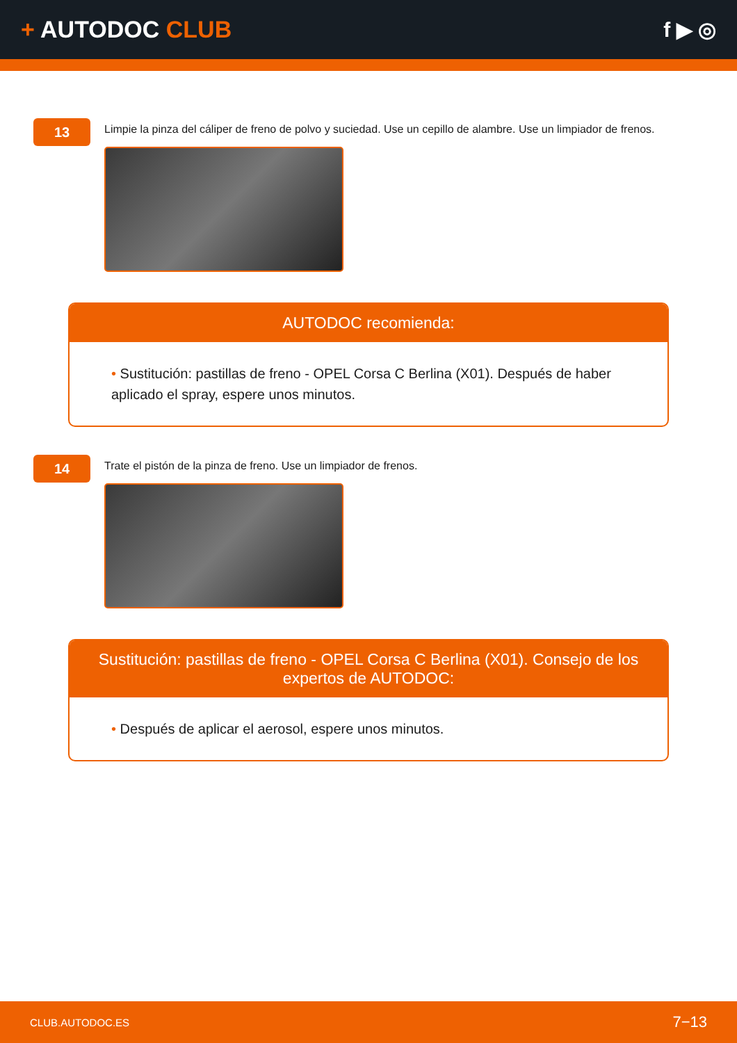+ AUTODOC CLUB f ▶ ◎
13
Limpie la pinza del cáliper de freno de polvo y suciedad. Use un cepillo de alambre. Use un limpiador de frenos.
AUTODOC recomienda:
• Sustitución: pastillas de freno - OPEL Corsa C Berlina (X01). Después de haber aplicado el spray, espere unos minutos.
14
Trate el pistón de la pinza de freno. Use un limpiador de frenos.
Sustitución: pastillas de freno - OPEL Corsa C Berlina (X01). Consejo de los expertos de AUTODOC:
• Después de aplicar el aerosol, espere unos minutos.
CLUB.AUTODOC.ES
7−13